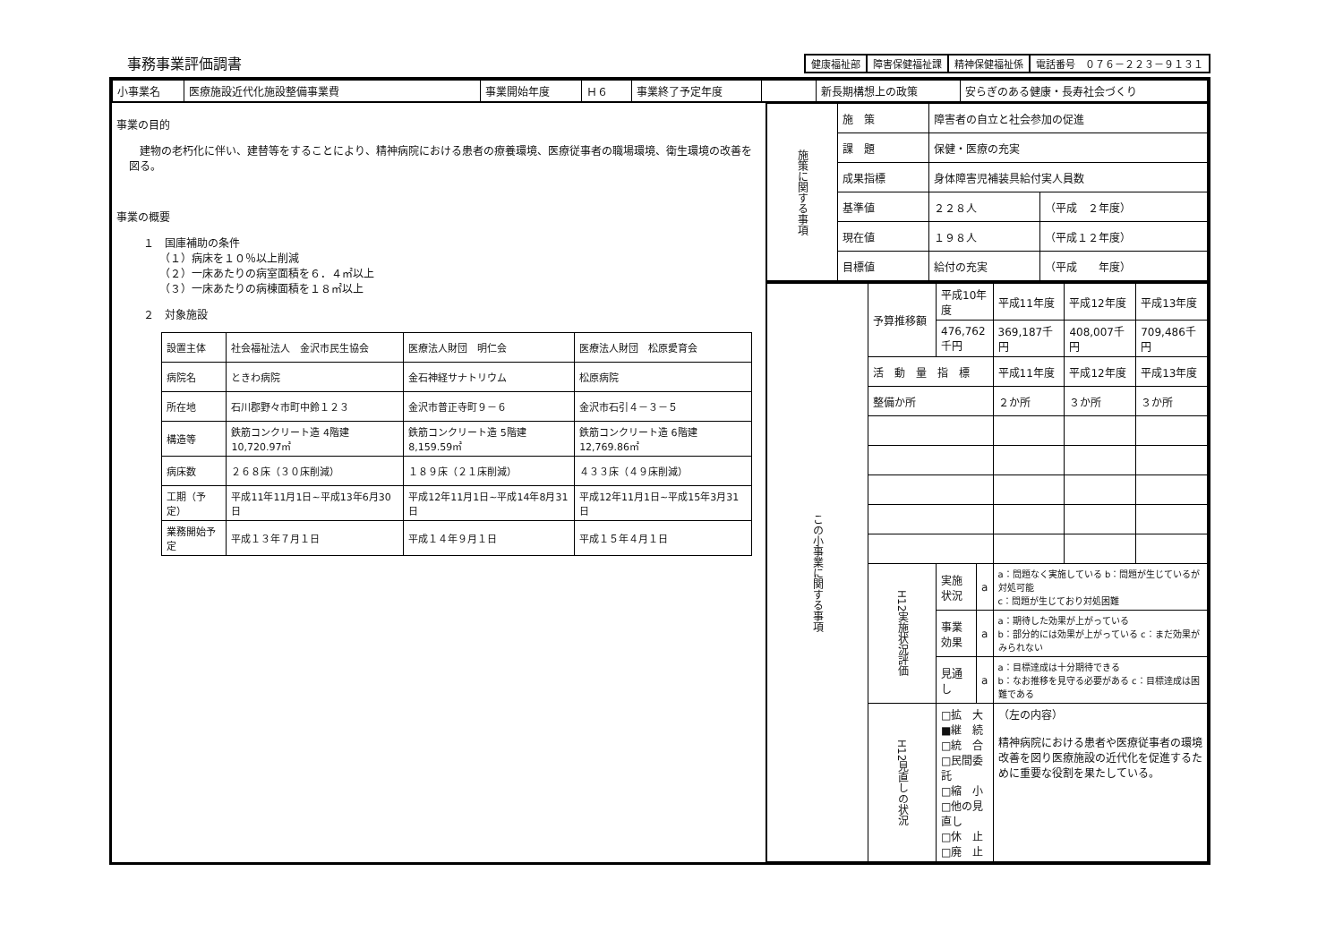事務事業評価調書
健康福祉部 障害保健福祉課 精神保健福祉係 電話番号　０７６－２２３－９１３１
| / 小事業名 / 医療施設近代化施設整備事業費 / 事業開始年度 / Ｈ６ / 事業終了予定年度 / / 新長期構想上の政策 / 安らぎのある健康・長寿社会づくり / | |
| 事業の目的 建物の老朽化に伴い、建替等をすることにより、精神病院における患者の療養環境、医療従事者の職場環境、衛生環境の改善を図る。 事業の概要 １ 国庫補助の条件 （１）病床を１０％以上削減 （２）一床あたりの病室面積を６．４㎡以上 （３）一床あたりの病棟面積を１８㎡以上 ２ 対象施設 / 設置主体 / 社会福祉法人 金沢市民生協会 / 医療法人財団 明仁会 / 医療法人財団 松原愛育会 / / 病院名 / ときわ病院 / 金石神経サナトリウム / 松原病院 / / 所在地 / 石川郡野々市町中鈴１２３ / 金沢市普正寺町９－６ / 金沢市石引４－３－５ / / 構造等 / 鉄筋コンクリート造 4階建 10,720.97㎡ / 鉄筋コンクリート造 5階建 8,159.59㎡ / 鉄筋コンクリート造 6階建 12,769.86㎡ / / 病床数 / ２６８床（３０床削減） / １８９床（２１床削減） / ４３３床（４９床削減） / / 工期（予定） / 平成11年11月1日~平成13年6月30日 / 平成12年11月1日~平成14年8月31日 / 平成12年11月1日~平成15年3月31日 / / 業務開始予定 / 平成１３年７月１日 / 平成１４年９月１日 / 平成１５年４月１日 / | / 施策に関する事項 / 施 策 / 障害者の自立と社会参加の促進 / / / / 課 題 / 保健・医療の充実 / / / / 成果指標 / 身体障害児補装具給付実人員数 / / / / 基準値 / ２２８人 / （平成 ２年度） / / / 現在値 / １９８人 / （平成１２年度） / / / 目標値 / 給付の充実 / （平成 年度） / / この小事業に関する事項 / 予算推移額 / 平成10年度 / / 平成11年度 / 平成12年度 / 平成13年度 / / / / 476,762千円 / / 369,187千円 / 408,007千円 / 709,486千円 / / / 活 動 量 指 標 / / / 平成11年度 / 平成12年度 / 平成13年度 / / / 整備か所 / / / ２か所 / ３か所 / ３か所 / / / H12実施状況評価 / 実施状況 / a / a：問題なく実施している b：問題が生じているが対処可能 c：問題が生じており対処困難 / / / / / / 事業効果 / a / a：期待した効果が上がっている b：部分的には効果が上がっている c：まだ効果がみられない / / / / / / 見通し / a / a：目標達成は十分期待できる b：なお推移を見守る必要がある c：目標達成は困難である / / / / / H12見直しの状況 / □拡 大 ■継 続 □統 合 □民間委託 □縮 小 □他の見直し □休 止 □廃 止 / / （左の内容） 精神病院における患者や医療従事者の環境改善を図り医療施設の近代化を促進するために重要な役割を果たしている。 / / / |